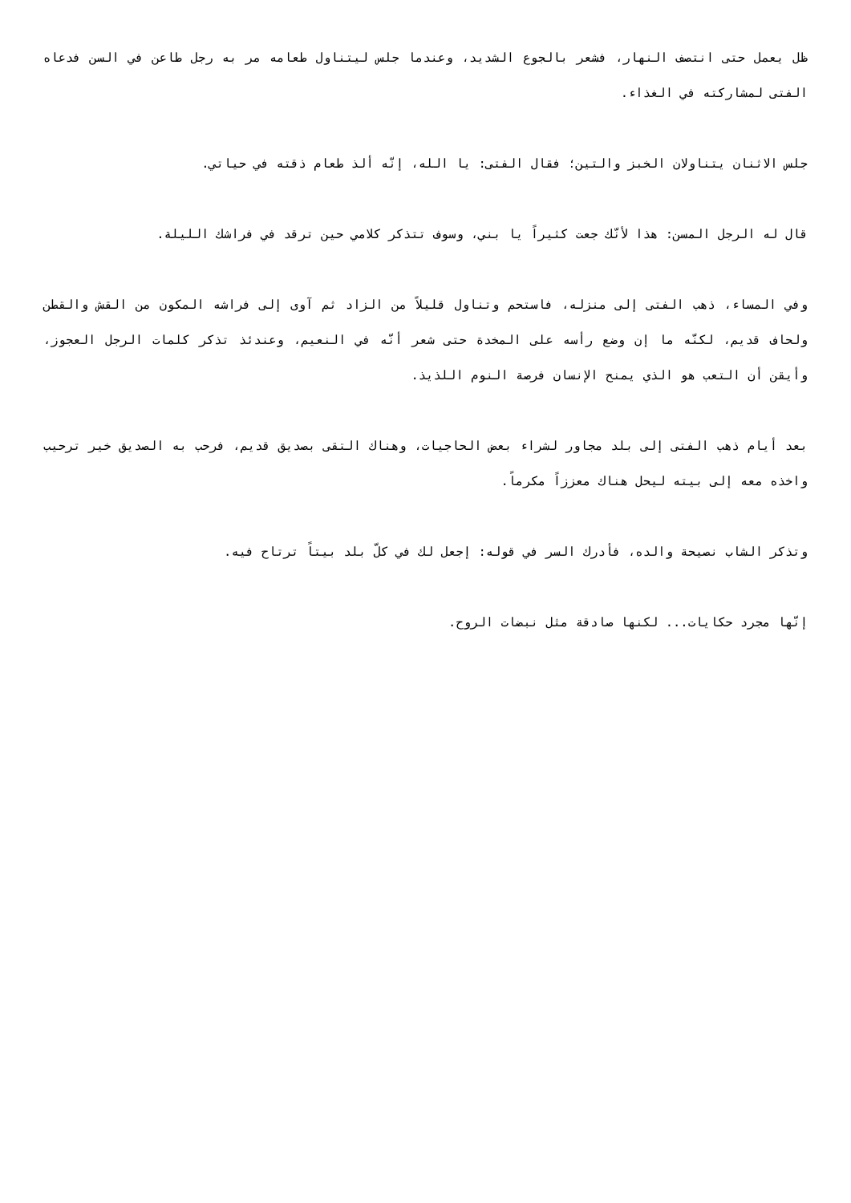ظل يعمل حتى انتصف النهار، فشعر بالجوع الشديد، وعندما جلس ليتناول طعامه مر به رجل طاعن في السن فدعاه الفتى لمشاركته في الغذاء.
جلس الاثنان يتناولان الخبز والتين؛ فقال الفتى: يا الله، إنّه ألذ طعام ذقته في حياتي.
قال له الرجل المسن: هذا لأنّك جعت كثيراً يا بني، وسوف تتذكر كلامي حين ترقد في فراشك الليلة.
وفي المساء، ذهب الفتى إلى منزله، فاستحم وتناول قليلاً من الزاد ثم آوى إلى فراشه المكون من القش والقطن ولحاف قديم، لكنّه ما إن وضع رأسه على المخدة حتى شعر أنّه في النعيم، وعندئذ تذكر كلمات الرجل العجوز، وأيقن أن التعب هو الذي يمنح الإنسان فرصة النوم اللذيذ.
بعد أيام ذهب الفتى إلى بلد مجاور لشراء بعض الحاجيات، وهناك التقى بصديق قديم، فرحب به الصديق خير ترحيب واخذه معه إلى بيته ليحل هناك معززاً مكرماً.
وتذكر الشاب نصيحة والده، فأدرك السر في قوله: إجعل لك في كلّ بلد بيتاً ترتاح فيه.
إنّها مجرد حكايات... لكنها صادقة مثل نبضات الروح.